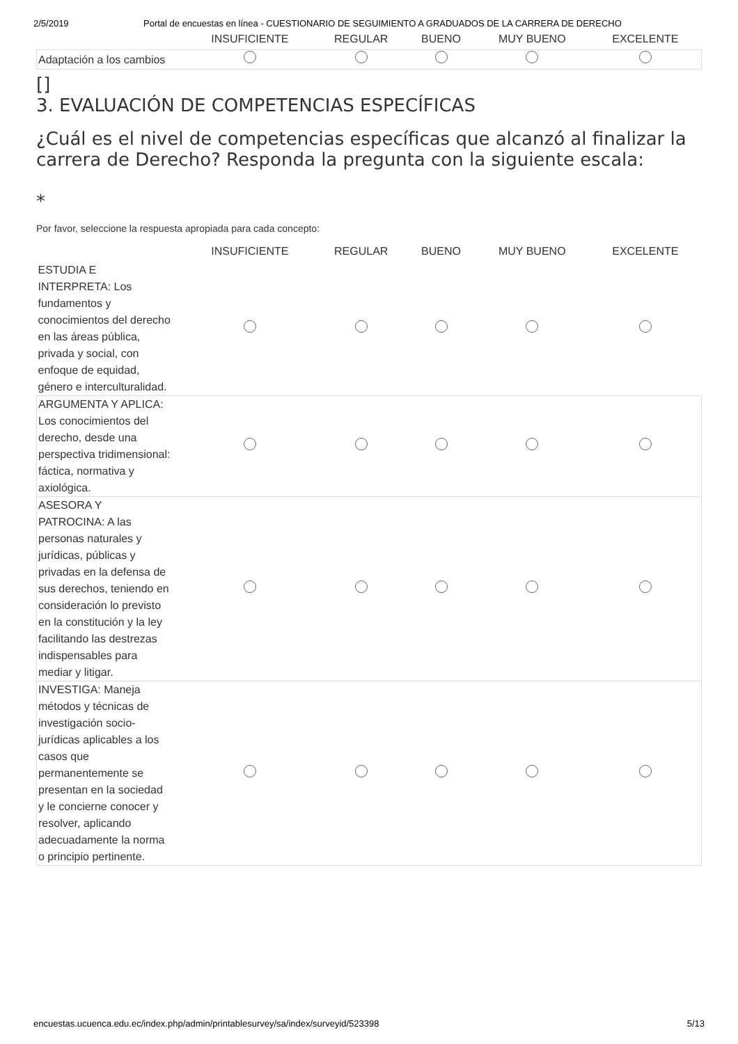2/5/2019 Portal de encuestas en línea - CUESTIONARIO DE SEGUIMIENTO A GRADUADOS DE LA CARRERA DE DERECHO
| | INSUFICIENTE | REGULAR | BUENO | MUY BUENO | EXCELENTE |
| --- | --- | --- | --- | --- | --- |
| Adaptación a los cambios | | | | | |
[]
3. EVALUACIÓN DE COMPETENCIAS ESPECÍFICAS
¿Cuál es el nivel de competencias específicas que alcanzó al finalizar la carrera de Derecho? Responda la pregunta con la siguiente escala:
*
Por favor, seleccione la respuesta apropiada para cada concepto:
| | INSUFICIENTE | REGULAR | BUENO | MUY BUENO | EXCELENTE |
| --- | --- | --- | --- | --- | --- |
| ESTUDIA E INTERPRETA: Los fundamentos y conocimientos del derecho en las áreas pública, privada y social, con enfoque de equidad, género e interculturalidad. | | | | | |
| ARGUMENTA Y APLICA: Los conocimientos del derecho, desde una perspectiva tridimensional: fáctica, normativa y axiológica. | | | | | |
| ASESORA Y PATROCINA: A las personas naturales y jurídicas, públicas y privadas en la defensa de sus derechos, teniendo en consideración lo previsto en la constitución y la ley facilitando las destrezas indispensables para mediar y litigar. | | | | | |
| INVESTIGA: Maneja métodos y técnicas de investigación socio-jurídicas aplicables a los casos que permanentemente se presentan en la sociedad y le concierne conocer y resolver, aplicando adecuadamente la norma o principio pertinente. | | | | | |
encuestas.ucuenca.edu.ec/index.php/admin/printablesurvey/sa/index/surveyid/523398 5/13